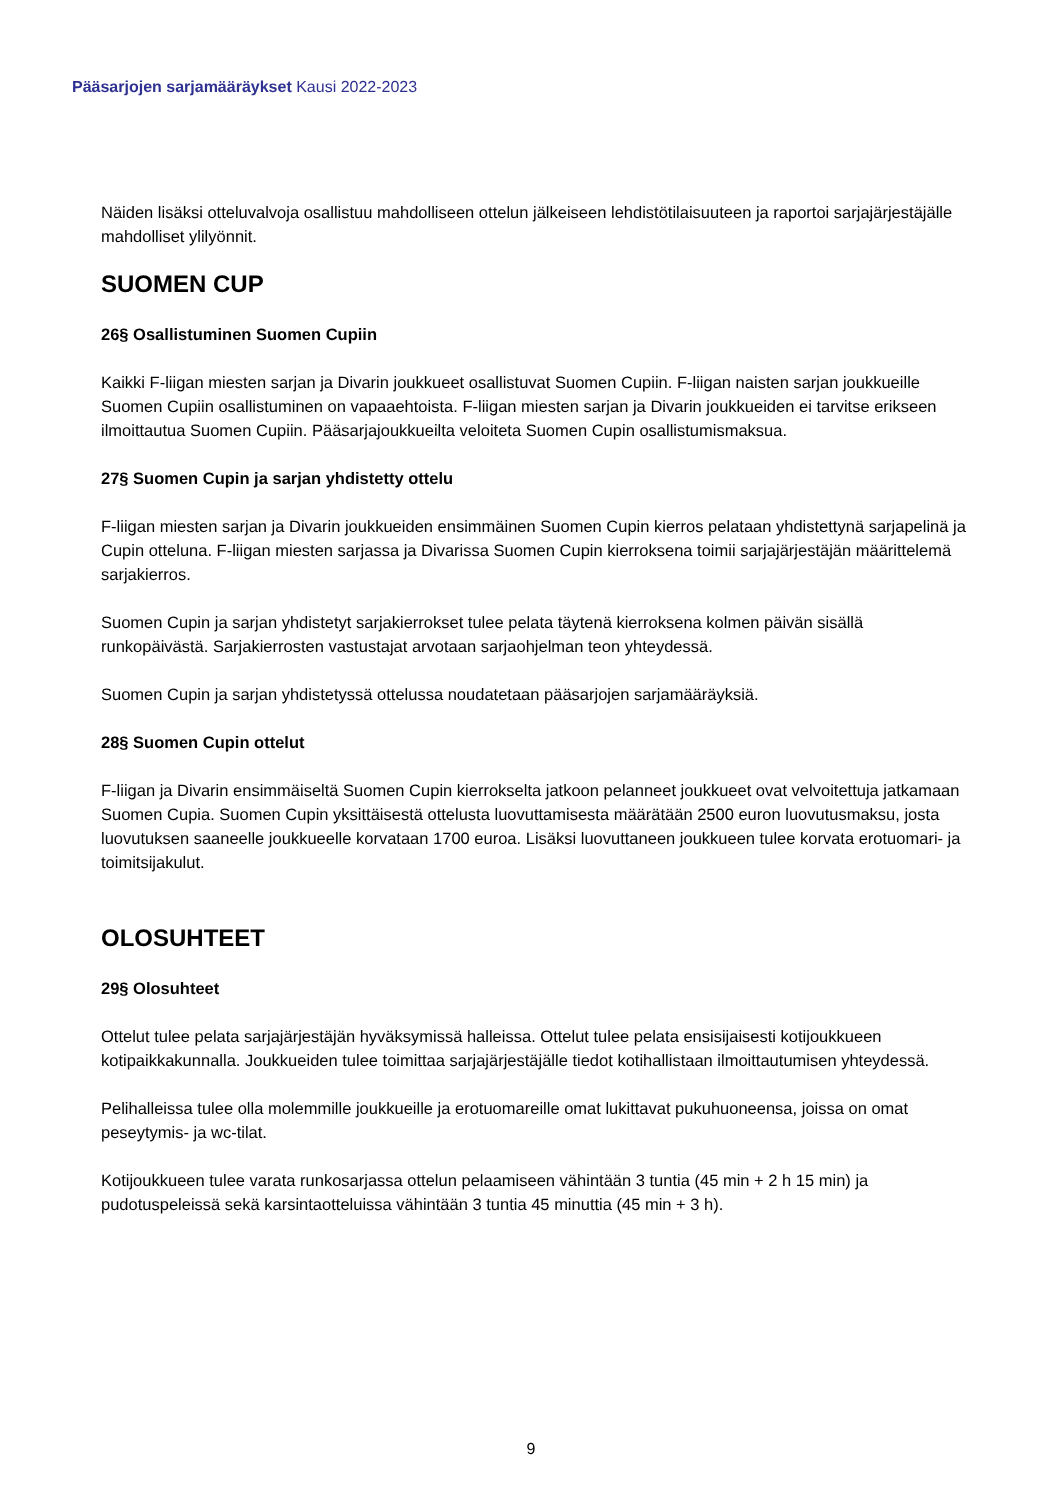Pääsarjojen sarjamääräykset Kausi 2022-2023
Näiden lisäksi otteluvalvoja osallistuu mahdolliseen ottelun jälkeiseen lehdistötilaisuuteen ja raportoi sarjajärjestäjälle mahdolliset ylilyönnit.
SUOMEN CUP
26§ Osallistuminen Suomen Cupiin
Kaikki F-liigan miesten sarjan ja Divarin joukkueet osallistuvat Suomen Cupiin. F-liigan naisten sarjan joukkueille Suomen Cupiin osallistuminen on vapaaehtoista. F-liigan miesten sarjan ja Divarin joukkueiden ei tarvitse erikseen ilmoittautua Suomen Cupiin. Pääsarjajoukkueilta veloiteta Suomen Cupin osallistumismaksua.
27§ Suomen Cupin ja sarjan yhdistetty ottelu
F-liigan miesten sarjan ja Divarin joukkueiden ensimmäinen Suomen Cupin kierros pelataan yhdistettynä sarjapelinä ja Cupin otteluna. F-liigan miesten sarjassa ja Divarissa Suomen Cupin kierroksena toimii sarjajärjestäjän määrittelemä sarjakierros.
Suomen Cupin ja sarjan yhdistetyt sarjakierrokset tulee pelata täytenä kierroksena kolmen päivän sisällä runkopäivästä. Sarjakierrosten vastustajat arvotaan sarjaohjelman teon yhteydessä.
Suomen Cupin ja sarjan yhdistetyssä ottelussa noudatetaan pääsarjojen sarjamääräyksiä.
28§ Suomen Cupin ottelut
F-liigan ja Divarin ensimmäiseltä Suomen Cupin kierrokselta jatkoon pelanneet joukkueet ovat velvoitettuja jatkamaan Suomen Cupia. Suomen Cupin yksittäisestä ottelusta luovuttamisesta määrätään 2500 euron luovutusmaksu, josta luovutuksen saaneelle joukkueelle korvataan 1700 euroa. Lisäksi luovuttaneen joukkueen tulee korvata erotuomari- ja toimitsijakulut.
OLOSUHTEET
29§ Olosuhteet
Ottelut tulee pelata sarjajärjestäjän hyväksymissä halleissa. Ottelut tulee pelata ensisijaisesti kotijoukkueen kotipaikkakunnalla. Joukkueiden tulee toimittaa sarjajärjestäjälle tiedot kotihallistaan ilmoittautumisen yhteydessä.
Pelihalleissa tulee olla molemmille joukkueille ja erotuomareille omat lukittavat pukuhuoneensa, joissa on omat peseytymis- ja wc-tilat.
Kotijoukkueen tulee varata runkosarjassa ottelun pelaamiseen vähintään 3 tuntia (45 min + 2 h 15 min) ja pudotuspeleissä sekä karsintaotteluissa vähintään 3 tuntia 45 minuttia (45 min + 3 h).
9